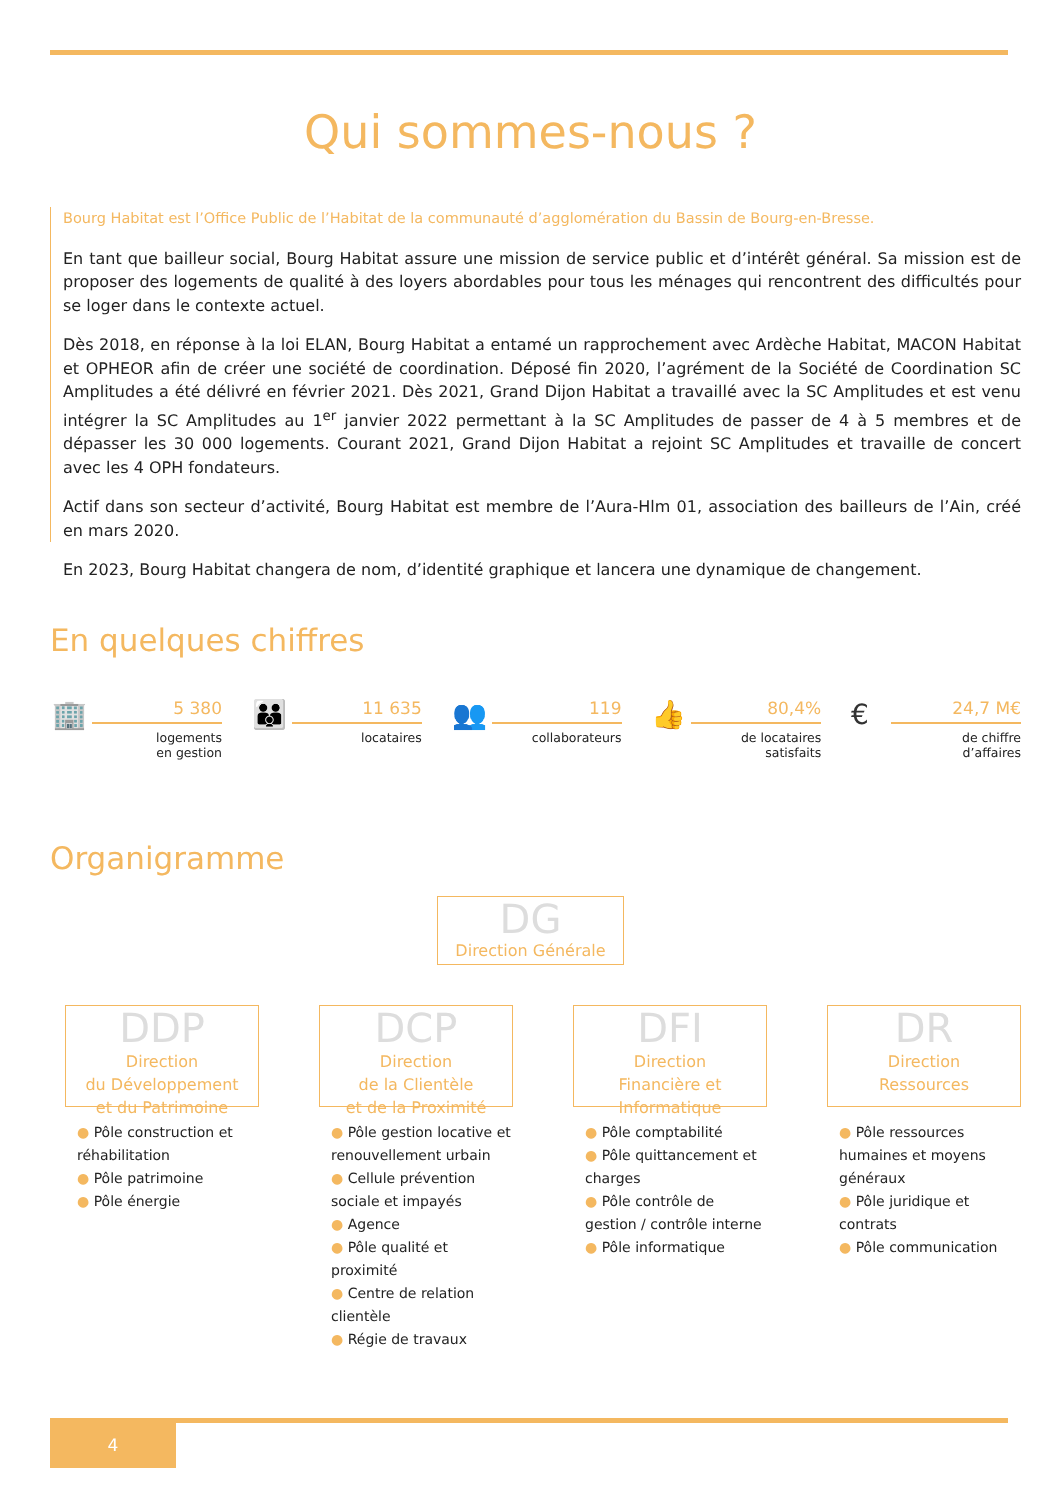Qui sommes-nous ?
Bourg Habitat est l’Office Public de l’Habitat de la communauté d’agglomération du Bassin de Bourg-en-Bresse.
En tant que bailleur social, Bourg Habitat assure une mission de service public et d’intérêt général. Sa mission est de proposer des logements de qualité à des loyers abordables pour tous les ménages qui rencontrent des difficultés pour se loger dans le contexte actuel.
Dès 2018, en réponse à la loi ELAN, Bourg Habitat a entamé un rapprochement avec Ardèche Habitat, MACON Habitat et OPHEOR afin de créer une société de coordination. Déposé fin 2020, l’agrément de la Société de Coordination SC Amplitudes a été délivré en février 2021. Dès 2021, Grand Dijon Habitat a travaillé avec la SC Amplitudes et est venu intégrer la SC Amplitudes au 1<sup>er</sup> janvier 2022 permettant à la SC Amplitudes de passer de 4 à 5 membres et de dépasser les 30 000 logements. Courant 2021, Grand Dijon Habitat a rejoint SC Amplitudes et travaille de concert avec les 4 OPH fondateurs.
Actif dans son secteur d’activité, Bourg Habitat est membre de l’Aura-Hlm 01, association des bailleurs de l’Ain, créé en mars 2020.
En 2023, Bourg Habitat changera de nom, d’identité graphique et lancera une dynamique de changement.
En quelques chiffres
🏢
5 380
logements
en gestion
👪
11 635
locataires
👥
119
collaborateurs
👍
80,4%
de locataires
satisfaits
€
24,7 M€
de chiffre
d’affaires
Organigramme
DG
Direction Générale
DDP
Direction
du Développement
et du Patrimoine
● Pôle construction et réhabilitation
● Pôle patrimoine
● Pôle énergie
DCP
Direction
de la Clientèle
et de la Proximité
● Pôle gestion locative et renouvellement urbain
● Cellule prévention sociale et impayés
● Agence
● Pôle qualité et proximité
● Centre de relation clientèle
● Régie de travaux
DFI
Direction
Financière et
Informatique
● Pôle comptabilité
● Pôle quittancement et charges
● Pôle contrôle de gestion / contrôle interne
● Pôle informatique
DR
Direction
Ressources
● Pôle ressources humaines et moyens généraux
● Pôle juridique et contrats
● Pôle communication
4